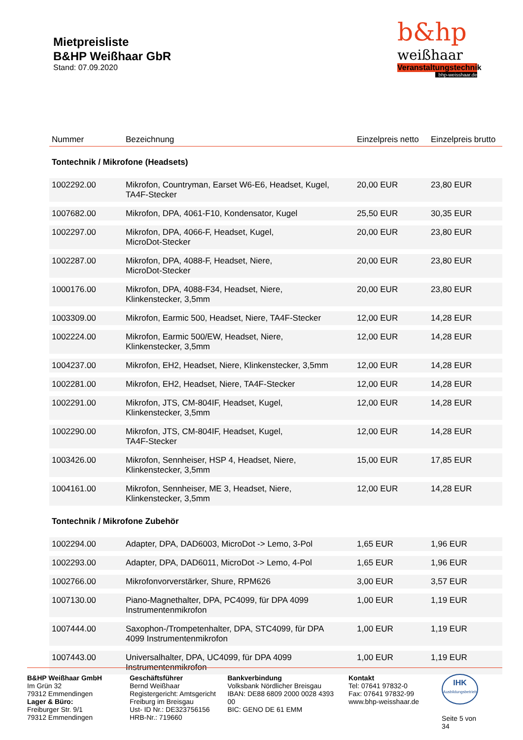Mietpreisliste
B&HP Weißhaar GbR
Stand: 07.09.2020
b&hp
weißhaar
Veranstaltungstechnik
bhp-weisshaar.de
| Nummer | Bezeichnung | Einzelpreis netto | Einzelpreis brutto |
| --- | --- | --- | --- |
| Tontechnik / Mikrofone (Headsets) | | | |
| 1002292.00 | Mikrofon, Countryman, Earset W6-E6, Headset, Kugel, TA4F-Stecker | 20,00 EUR | 23,80 EUR |
| 1007682.00 | Mikrofon, DPA, 4061-F10, Kondensator, Kugel | 25,50 EUR | 30,35 EUR |
| 1002297.00 | Mikrofon, DPA, 4066-F, Headset, Kugel, MicroDot-Stecker | 20,00 EUR | 23,80 EUR |
| 1002287.00 | Mikrofon, DPA, 4088-F, Headset, Niere, MicroDot-Stecker | 20,00 EUR | 23,80 EUR |
| 1000176.00 | Mikrofon, DPA, 4088-F34, Headset, Niere, Klinkenstecker, 3,5mm | 20,00 EUR | 23,80 EUR |
| 1003309.00 | Mikrofon, Earmic 500, Headset, Niere, TA4F-Stecker | 12,00 EUR | 14,28 EUR |
| 1002224.00 | Mikrofon, Earmic 500/EW, Headset, Niere, Klinkenstecker, 3,5mm | 12,00 EUR | 14,28 EUR |
| 1004237.00 | Mikrofon, EH2, Headset, Niere, Klinkenstecker, 3,5mm | 12,00 EUR | 14,28 EUR |
| 1002281.00 | Mikrofon, EH2, Headset, Niere, TA4F-Stecker | 12,00 EUR | 14,28 EUR |
| 1002291.00 | Mikrofon, JTS, CM-804IF, Headset, Kugel, Klinkenstecker, 3,5mm | 12,00 EUR | 14,28 EUR |
| 1002290.00 | Mikrofon, JTS, CM-804IF, Headset, Kugel, TA4F-Stecker | 12,00 EUR | 14,28 EUR |
| 1003426.00 | Mikrofon, Sennheiser, HSP 4, Headset, Niere, Klinkenstecker, 3,5mm | 15,00 EUR | 17,85 EUR |
| 1004161.00 | Mikrofon, Sennheiser, ME 3, Headset, Niere, Klinkenstecker, 3,5mm | 12,00 EUR | 14,28 EUR |
| Tontechnik / Mikrofone Zubehör | | | |
| 1002294.00 | Adapter, DPA, DAD6003, MicroDot -> Lemo, 3-Pol | 1,65 EUR | 1,96 EUR |
| 1002293.00 | Adapter, DPA, DAD6011, MicroDot -> Lemo, 4-Pol | 1,65 EUR | 1,96 EUR |
| 1002766.00 | Mikrofonvorverstärker, Shure, RPM626 | 3,00 EUR | 3,57 EUR |
| 1007130.00 | Piano-Magnethalter, DPA, PC4099, für DPA 4099 Instrumentenmikrofon | 1,00 EUR | 1,19 EUR |
| 1007444.00 | Saxophon-/Trompetenhalter, DPA, STC4099, für DPA 4099 Instrumentenmikrofon | 1,00 EUR | 1,19 EUR |
| 1007443.00 | Universalhalter, DPA, UC4099, für DPA 4099 Instrumentenmikrofon | 1,00 EUR | 1,19 EUR |
B&HP Weißhaar GmbH
Im Grün 32
79312 Emmendingen
Lager & Büro:
Freiburger Str. 9/1
79312 Emmendingen
Geschäftsführer
Bernd Weißhaar
Registergericht: Amtsgericht Freiburg im Breisgau
Ust- ID Nr.: DE323756156
HRB-Nr.: 719660
Bankverbindung
Volksbank Nördlicher Breisgau
IBAN: DE88 6809 2000 0028 4393 00
BIC: GENO DE 61 EMM
Kontakt
Tel: 07641 97832-0
Fax: 07641 97832-99
www.bhp-weisshaar.de
IHK
Ausbildungsbetrieb
Seite 5 von 34